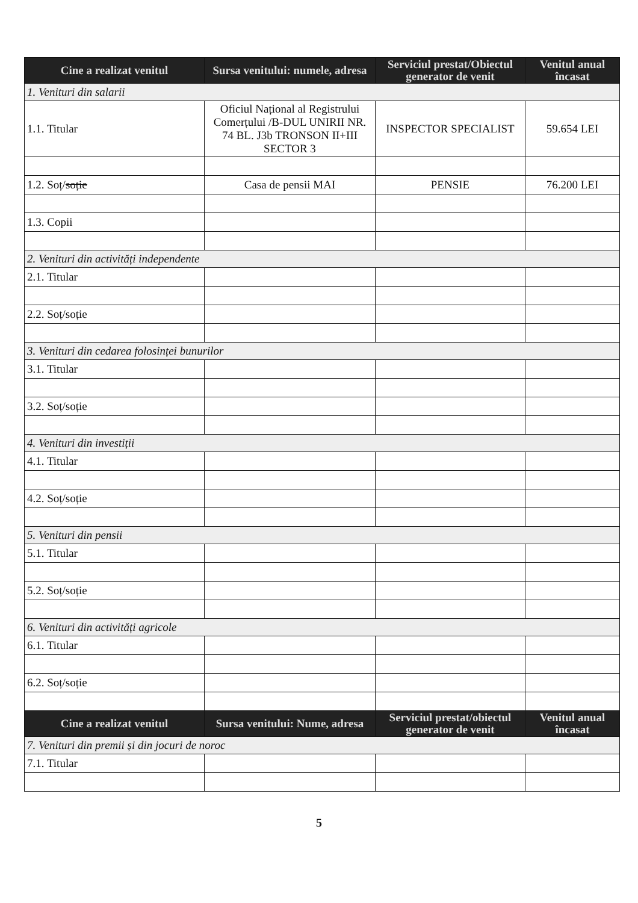| Cine a realizat venitul | Sursa venitului: numele, adresa | Serviciul prestat/Obiectul generator de venit | Venitul anual încasat |
| --- | --- | --- | --- |
| 1. Venituri din salarii | | | |
| 1.1. Titular | Oficiul Național al Registrului Comerțului /B-DUL UNIRII NR. 74 BL. J3b TRONSON II+III SECTOR 3 | INSPECTOR SPECIALIST | 59.654 LEI |
| 1.2. Soț/ soție | Casa de pensii MAI | PENSIE | 76.200 LEI |
| 1.3. Copii | | | |
| 2. Venituri din activități independente | | | |
| 2.1. Titular | | | |
| 2.2. Soț/soție | | | |
| 3. Venituri din cedarea folosinței bunurilor | | | |
| 3.1. Titular | | | |
| 3.2. Soț/soție | | | |
| 4. Venituri din investiții | | | |
| 4.1. Titular | | | |
| 4.2. Soț/soție | | | |
| 5. Venituri din pensii | | | |
| 5.1. Titular | | | |
| 5.2. Soț/soție | | | |
| 6. Venituri din activități agricole | | | |
| 6.1. Titular | | | |
| 6.2. Soț/soție | | | |
| Cine a realizat venitul | Sursa venitului: Nume, adresa | Serviciul prestat/obiectul generator de venit | Venitul anual încasat |
| 7. Venituri din premii și din jocuri de noroc | | | |
| 7.1. Titular | | | |
5